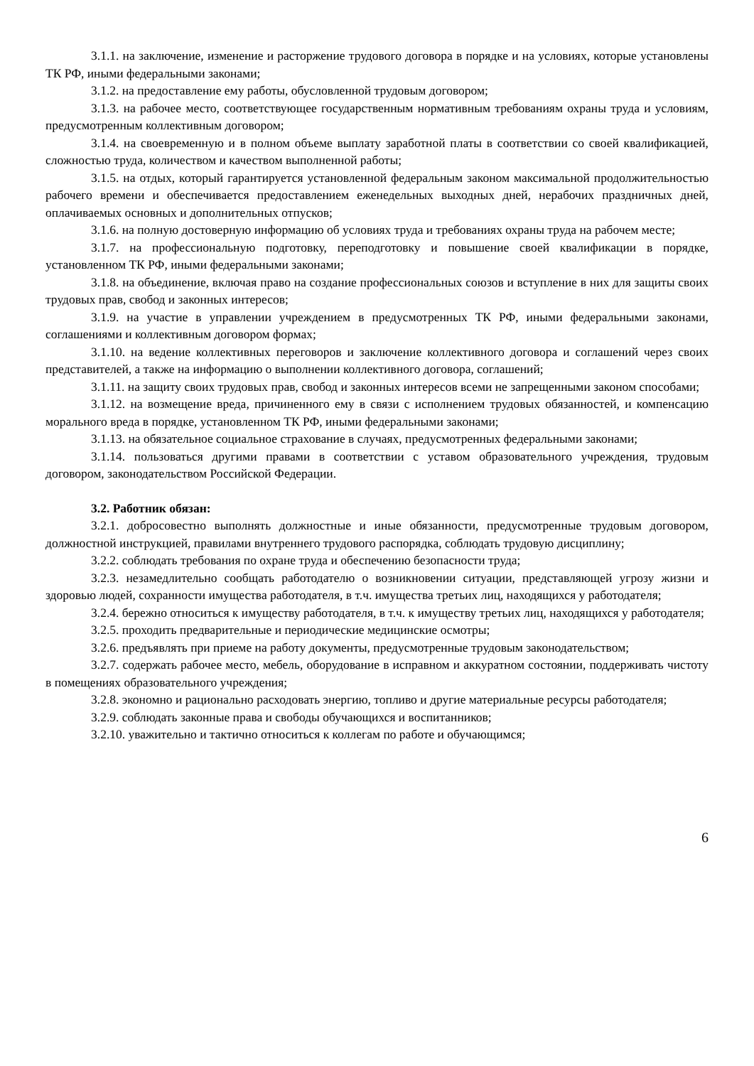3.1.1. на заключение, изменение и расторжение трудового договора в порядке и на условиях, которые установлены ТК РФ, иными федеральными законами;
3.1.2. на предоставление ему работы, обусловленной трудовым договором;
3.1.3. на рабочее место, соответствующее государственным нормативным требованиям охраны труда и условиям, предусмотренным коллективным договором;
3.1.4. на своевременную и в полном объеме выплату заработной платы в соответствии со своей квалификацией, сложностью труда, количеством и качеством выполненной работы;
3.1.5. на отдых, который гарантируется установленной федеральным законом максимальной продолжительностью рабочего времени и обеспечивается предоставлением еженедельных выходных дней, нерабочих праздничных дней, оплачиваемых основных и дополнительных отпусков;
3.1.6. на полную достоверную информацию об условиях труда и требованиях охраны труда на рабочем месте;
3.1.7. на профессиональную подготовку, переподготовку и повышение своей квалификации в порядке, установленном ТК РФ, иными федеральными законами;
3.1.8. на объединение, включая право на создание профессиональных союзов и вступление в них для защиты своих трудовых прав, свобод и законных интересов;
3.1.9. на участие в управлении учреждением в предусмотренных ТК РФ, иными федеральными законами, соглашениями и коллективным договором формах;
3.1.10. на ведение коллективных переговоров и заключение коллективного договора и соглашений через своих представителей, а также на информацию о выполнении коллективного договора, соглашений;
3.1.11. на защиту своих трудовых прав, свобод и законных интересов всеми не запрещенными законом способами;
3.1.12. на возмещение вреда, причиненного ему в связи с исполнением трудовых обязанностей, и компенсацию морального вреда в порядке, установленном ТК РФ, иными федеральными законами;
3.1.13. на обязательное социальное страхование в случаях, предусмотренных федеральными законами;
3.1.14. пользоваться другими правами в соответствии с уставом образовательного учреждения, трудовым договором, законодательством Российской Федерации.
3.2. Работник обязан:
3.2.1. добросовестно выполнять должностные и иные обязанности, предусмотренные трудовым договором, должностной инструкцией, правилами внутреннего трудового распорядка, соблюдать трудовую дисциплину;
3.2.2. соблюдать требования по охране труда и обеспечению безопасности труда;
3.2.3. незамедлительно сообщать работодателю о возникновении ситуации, представляющей угрозу жизни и здоровью людей, сохранности имущества работодателя, в т.ч. имущества третьих лиц, находящихся у работодателя;
3.2.4. бережно относиться к имуществу работодателя, в т.ч. к имуществу третьих лиц, находящихся у работодателя;
3.2.5. проходить предварительные и периодические медицинские осмотры;
3.2.6. предъявлять при приеме на работу документы, предусмотренные трудовым законодательством;
3.2.7. содержать рабочее место, мебель, оборудование в исправном и аккуратном состоянии, поддерживать чистоту в помещениях образовательного учреждения;
3.2.8. экономно и рационально расходовать энергию, топливо и другие материальные ресурсы работодателя;
3.2.9. соблюдать законные права и свободы обучающихся и воспитанников;
3.2.10. уважительно и тактично относиться к коллегам по работе и обучающимся;
6